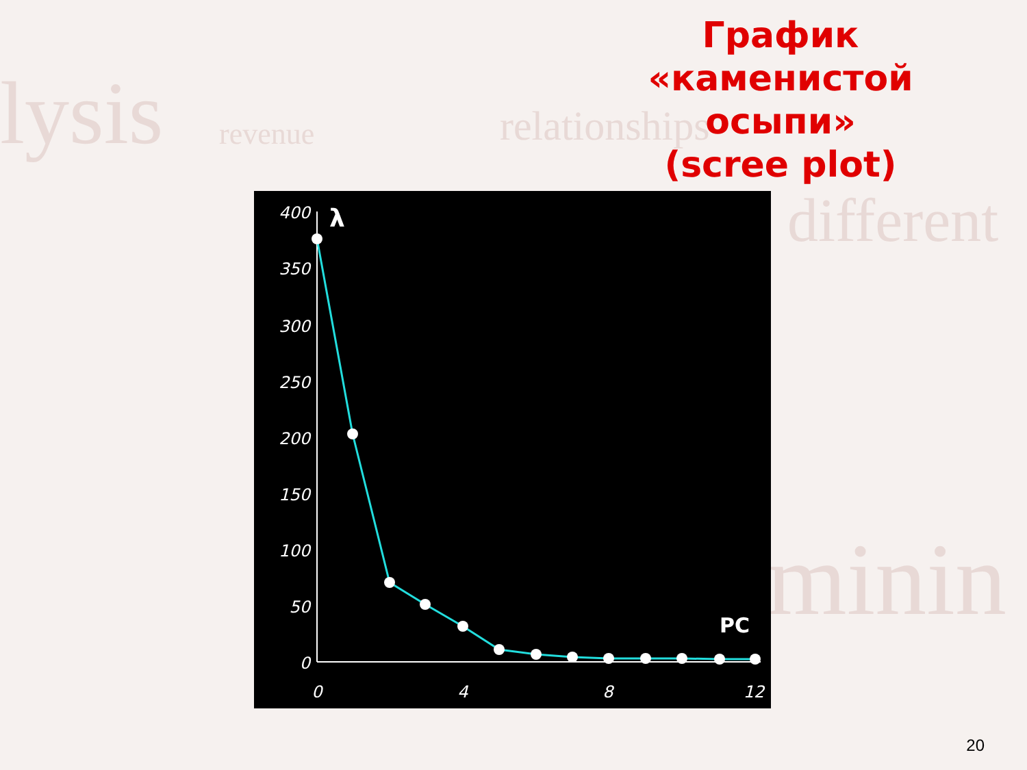lysis revenue relationships
different
minin
График «каменистой осыпи» (scree plot)
400
350
300
250
200
150
100
50
0
0
4
8
12
λ
PC
20